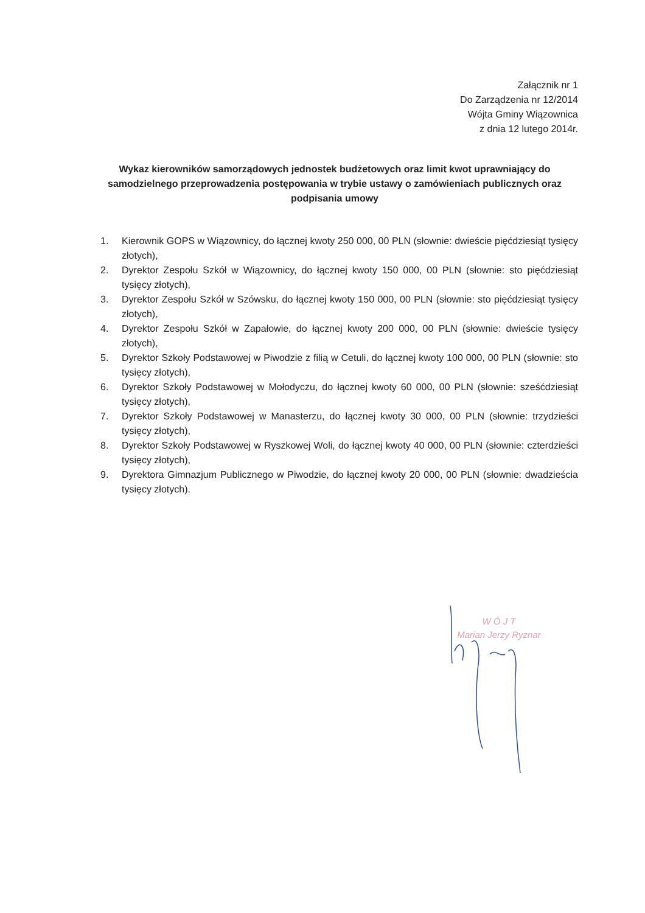Załącznik nr 1
Do Zarządzenia nr 12/2014
Wójta Gminy Wiązownica
z dnia 12 lutego 2014r.
Wykaz kierowników samorządowych jednostek budżetowych oraz limit kwot uprawniający do samodzielnego przeprowadzenia postępowania w trybie ustawy o zamówieniach publicznych oraz podpisania umowy
1. Kierownik GOPS w Wiązownicy, do łącznej kwoty 250 000, 00 PLN (słownie: dwieście pięćdziesiąt tysięcy złotych),
2. Dyrektor Zespołu Szkół w Wiązownicy, do łącznej kwoty 150 000, 00 PLN (słownie: sto pięćdziesiąt tysięcy złotych),
3. Dyrektor Zespołu Szkół w Szówsku, do łącznej kwoty 150 000, 00 PLN (słownie: sto pięćdziesiąt tysięcy złotych),
4. Dyrektor Zespołu Szkół w Zapałowie, do łącznej kwoty 200 000, 00 PLN (słownie: dwieście tysięcy złotych),
5. Dyrektor Szkoły Podstawowej w Piwodzie z filią w Cetuli, do łącznej kwoty 100 000, 00 PLN (słownie: sto tysięcy złotych),
6. Dyrektor Szkoły Podstawowej w Mołodyczu, do łącznej kwoty 60 000, 00 PLN (słownie: sześćdziesiąt tysięcy złotych),
7. Dyrektor Szkoły Podstawowej w Manasterzu, do łącznej kwoty 30 000, 00 PLN (słownie: trzydzieści tysięcy złotych),
8. Dyrektor Szkoły Podstawowej w Ryszkowej Woli, do łącznej kwoty 40 000, 00 PLN (słownie: czterdzieści tysięcy złotych),
9. Dyrektora Gimnazjum Publicznego w Piwodzie, do łącznej kwoty 20 000, 00 PLN (słownie: dwadzieścia tysięcy złotych).
W Ó J T
Marian Jerzy Ryznar